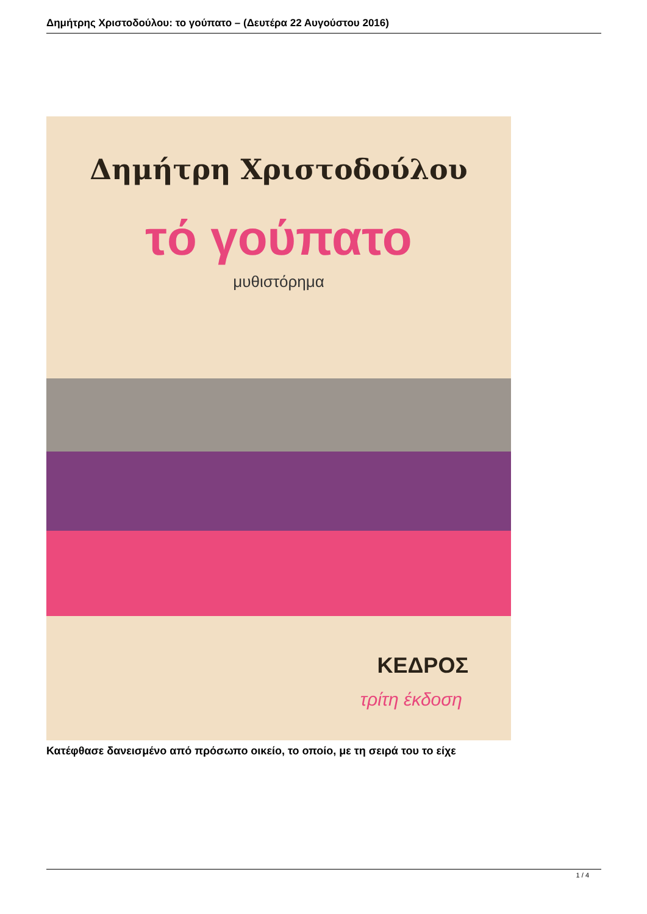Δημήτρης Χριστοδούλου: το γούπατο – (Δευτέρα 22 Αυγούστου 2016)
Δημήτρη Χριστοδούλου
τό γούπατο
μυθιστόρημα
ΚΕΔΡΟΣ
τρίτη έκδοση
Κατέφθασε δανεισμένο από πρόσωπο οικείο, το οποίο, με τη σειρά του το είχε
1 / 4